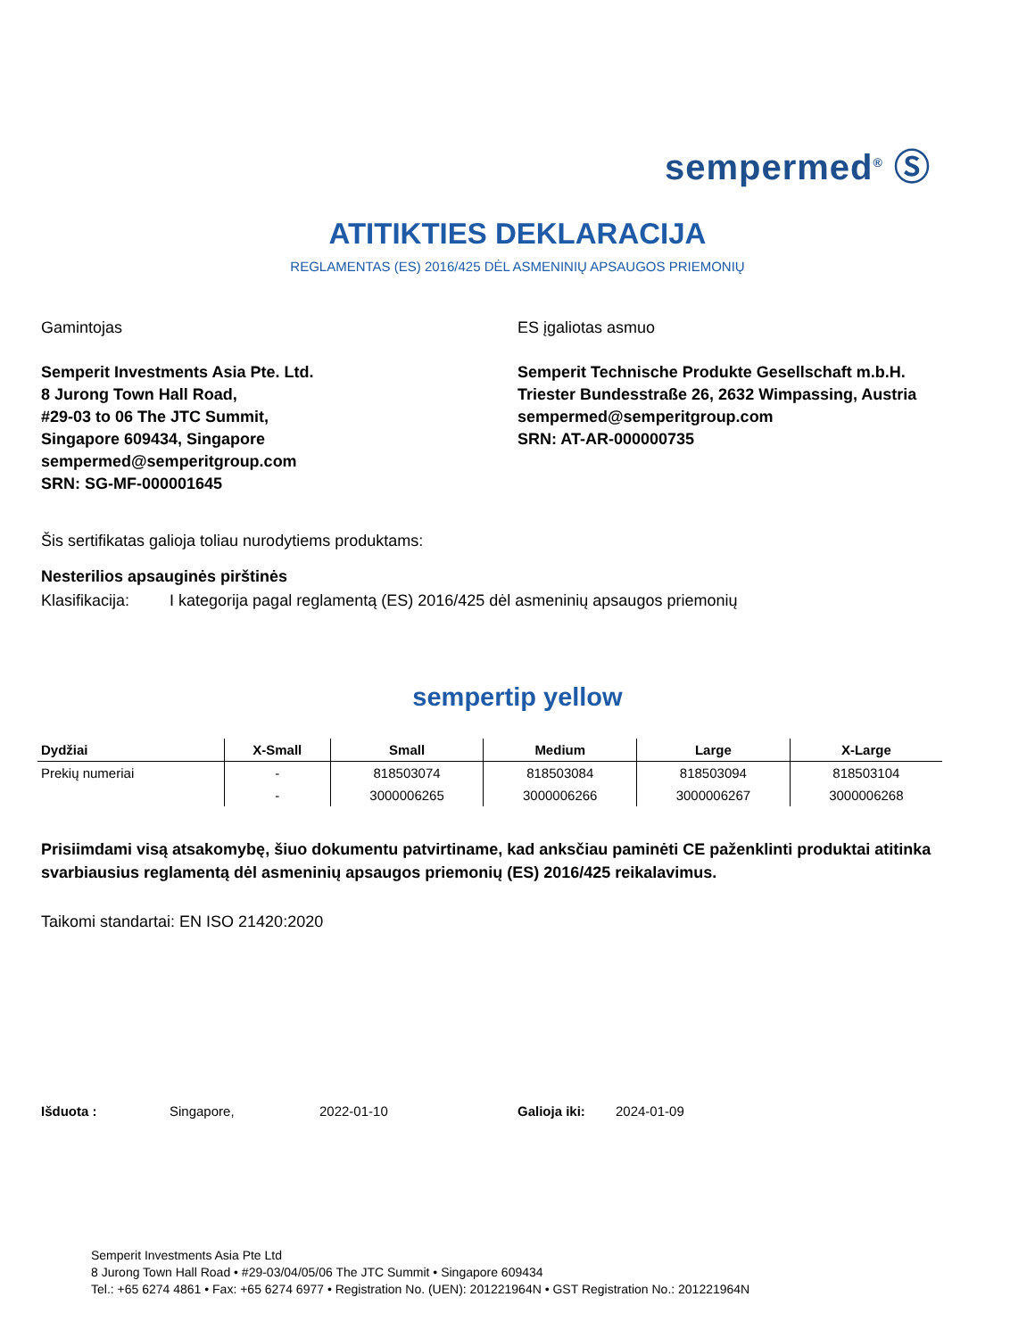sempermed<sup>®</sup> Ⓢ
ATITIKTIES DEKLARACIJA
REGLAMENTAS (ES) 2016/425 DĖL ASMENINIŲ APSAUGOS PRIEMONIŲ
Gamintojas
Semperit Investments Asia Pte. Ltd.
8 Jurong Town Hall Road,
#29-03 to 06 The JTC Summit,
Singapore 609434, Singapore
sempermed@semperitgroup.com
SRN: SG-MF-000001645
ES įgaliotas asmuo
Semperit Technische Produkte Gesellschaft m.b.H.
Triester Bundesstraße 26, 2632 Wimpassing, Austria
sempermed@semperitgroup.com
SRN: AT-AR-000000735
Šis sertifikatas galioja toliau nurodytiems produktams:
Nesterilios apsauginės pirštinės
Klasifikacija: I kategorija pagal reglamentą (ES) 2016/425 dėl asmeninių apsaugos priemonių
sempertip yellow
| Dydžiai | X-Small | Small | Medium | Large | X-Large |
| --- | --- | --- | --- | --- | --- |
| Prekių numeriai | - | 818503074 | 818503084 | 818503094 | 818503104 |
| | - | 3000006265 | 3000006266 | 3000006267 | 3000006268 |
Prisiimdami visą atsakomybę, šiuo dokumentu patvirtiname, kad anksčiau paminėti CE paženklinti produktai atitinka svarbiausius reglamentą dėl asmeninių apsaugos priemonių (ES) 2016/425 reikalavimus.
Taikomi standartai: EN ISO 21420:2020
Išduota : Singapore, 2022-01-10 Galioja iki: 2024-01-09
Semperit Investments Asia Pte Ltd
8 Jurong Town Hall Road • #29-03/04/05/06 The JTC Summit • Singapore 609434
Tel.: +65 6274 4861 • Fax: +65 6274 6977 • Registration No. (UEN): 201221964N • GST Registration No.: 201221964N